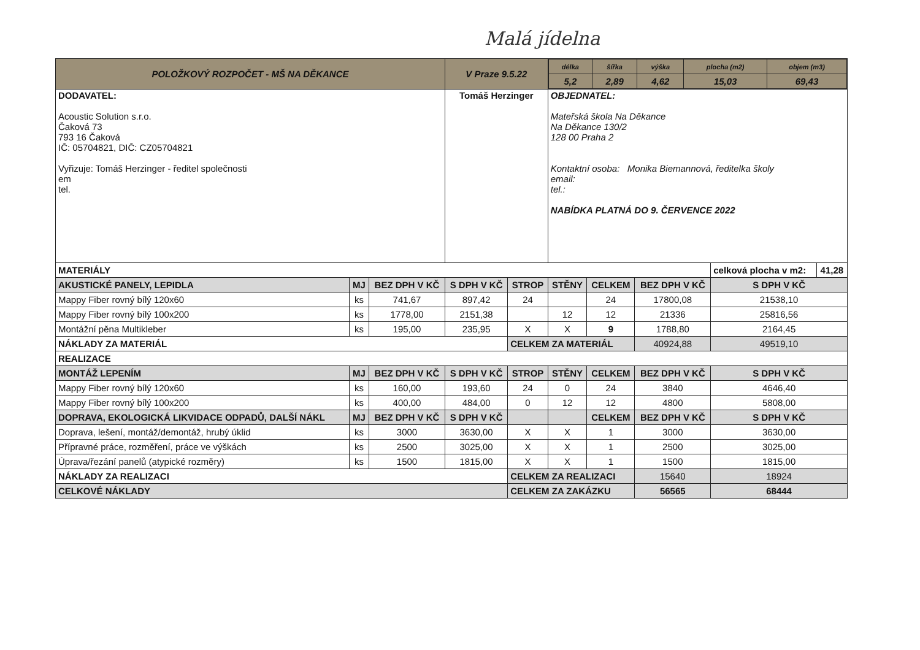Malá jídelna
| POLOŽKOVÝ ROZPOČET - MŠ NA DĚKANCE | | | V Praze 9.5.22 | | / délka / šířka / výška / plocha (m2) / objem (m3) / / 5,2 / 2,89 / 4,62 / 15,03 / 69,43 / | | | | |
| DODAVATEL: Acoustic Solution s.r.o. Čaková 73 793 16 Čaková IČ: 05704821, DIČ: CZ05704821 Vyřizuje: Tomáš Herzinger - ředitel společnosti em tel. | | | Tomáš Herzinger | | OBJEDNATEL: Mateřská škola Na Děkance Na Děkance 130/2 128 00 Praha 2 Kontaktní osoba: Monika Biemannová, ředitelka školy email: tel.: NABÍDKA PLATNÁ DO 9. ČERVENCE 2022 | | | | |
| MATERIÁLY | | | | | | | | celková plocha v m2: | 41,28 |
| AKUSTICKÉ PANELY, LEPIDLA | MJ | BEZ DPH V KČ | S DPH V KČ | STROP | STĚNY | CELKEM | BEZ DPH V KČ | S DPH V KČ | |
| Mappy Fiber rovný bílý 120x60 | ks | 741,67 | 897,42 | 24 | | 24 | 17800,08 | 21538,10 | |
| Mappy Fiber rovný bílý 100x200 | ks | 1778,00 | 2151,38 | | 12 | 12 | 21336 | 25816,56 | |
| Montážní pěna Multikleber | ks | 195,00 | 235,95 | X | X | 9 | 1788,80 | 2164,45 | |
| NÁKLADY ZA MATERIÁL | | | | CELKEM ZA MATERIÁL | | | 40924,88 | 49519,10 | |
| REALIZACE | | | | | | | | | |
| MONTÁŽ LEPENÍM | MJ | BEZ DPH V KČ | S DPH V KČ | STROP | STĚNY | CELKEM | BEZ DPH V KČ | S DPH V KČ | |
| Mappy Fiber rovný bílý 120x60 | ks | 160,00 | 193,60 | 24 | 0 | 24 | 3840 | 4646,40 | |
| Mappy Fiber rovný bílý 100x200 | ks | 400,00 | 484,00 | 0 | 12 | 12 | 4800 | 5808,00 | |
| DOPRAVA, EKOLOGICKÁ LIKVIDACE ODPADŮ, DALŠÍ NÁKL | MJ | BEZ DPH V KČ | S DPH V KČ | | | CELKEM | BEZ DPH V KČ | S DPH V KČ | |
| Doprava, lešení, montáž/demontáž, hrubý úklid | ks | 3000 | 3630,00 | X | X | 1 | 3000 | 3630,00 | |
| Přípravné práce, rozměření, práce ve výškách | ks | 2500 | 3025,00 | X | X | 1 | 2500 | 3025,00 | |
| Úprava/řezání panelů (atypické rozměry) | ks | 1500 | 1815,00 | X | X | 1 | 1500 | 1815,00 | |
| NÁKLADY ZA REALIZACI | | | | CELKEM ZA REALIZACI | | | 15640 | 18924 | |
| CELKOVÉ NÁKLADY | | | | CELKEM ZA ZAKÁZKU | | | 56565 | 68444 | |